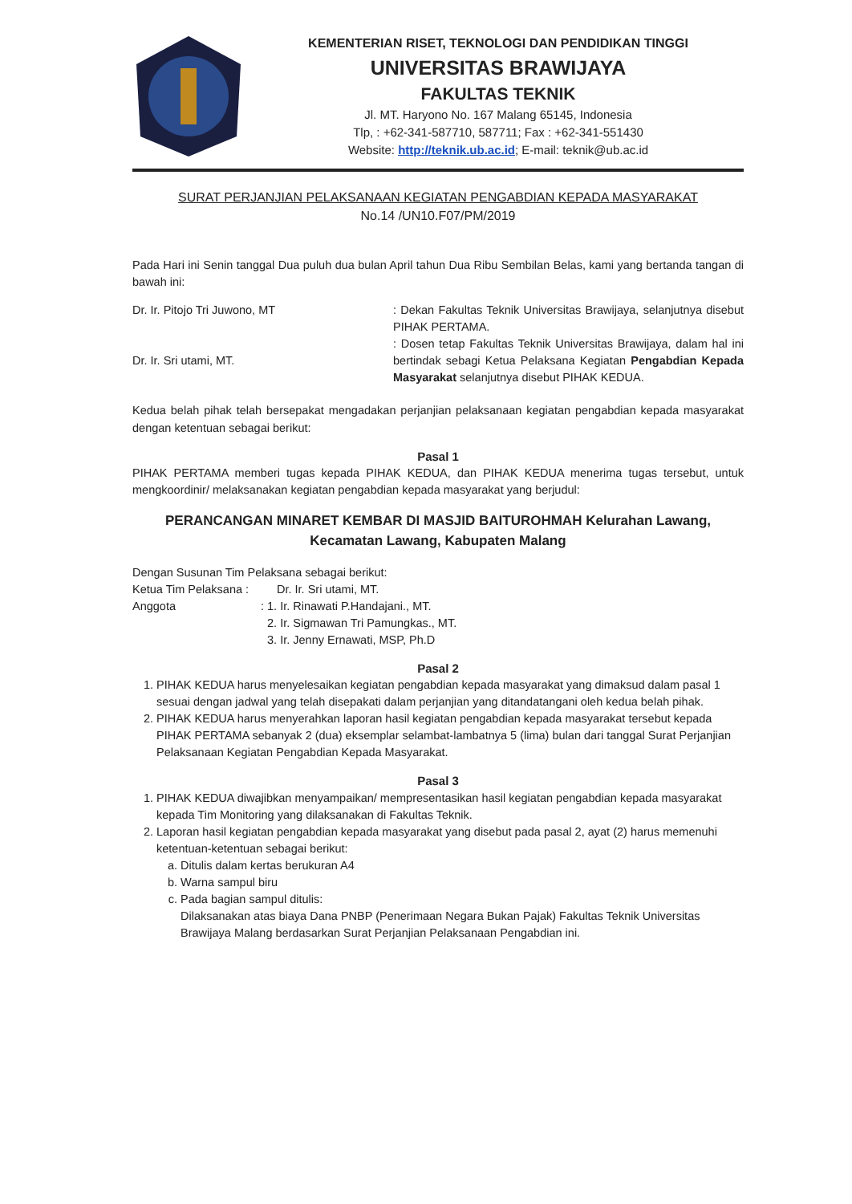KEMENTERIAN RISET, TEKNOLOGI DAN PENDIDIKAN TINGGI
UNIVERSITAS BRAWIJAYA
FAKULTAS TEKNIK
Jl. MT. Haryono No. 167 Malang 65145, Indonesia
Tlp, : +62-341-587710, 587711; Fax : +62-341-551430
Website: http://teknik.ub.ac.id; E-mail: teknik@ub.ac.id
SURAT PERJANJIAN PELAKSANAAN KEGIATAN PENGABDIAN KEPADA MASYARAKAT
No.14 /UN10.F07/PM/2019
Pada Hari ini Senin tanggal Dua puluh dua bulan April tahun Dua Ribu Sembilan Belas, kami yang bertanda tangan di bawah ini:
Dr. Ir. Pitojo Tri Juwono, MT : Dekan Fakultas Teknik Universitas Brawijaya, selanjutnya disebut PIHAK PERTAMA.
Dr. Ir. Sri utami, MT. : Dosen tetap Fakultas Teknik Universitas Brawijaya, dalam hal ini bertindak sebagi Ketua Pelaksana Kegiatan Pengabdian Kepada Masyarakat selanjutnya disebut PIHAK KEDUA.
Kedua belah pihak telah bersepakat mengadakan perjanjian pelaksanaan kegiatan pengabdian kepada masyarakat dengan ketentuan sebagai berikut:
Pasal 1
PIHAK PERTAMA memberi tugas kepada PIHAK KEDUA, dan PIHAK KEDUA menerima tugas tersebut, untuk mengkoordinir/ melaksanakan kegiatan pengabdian kepada masyarakat yang berjudul:
PERANCANGAN MINARET KEMBAR DI MASJID BAITUROHMAH Kelurahan Lawang,
Kecamatan Lawang, Kabupaten Malang
Dengan Susunan Tim Pelaksana sebagai berikut:
Ketua Tim Pelaksana :
Dr. Ir. Sri utami, MT.
Anggota : 1. Ir. Rinawati P.Handajani., MT.
2. Ir. Sigmawan Tri Pamungkas., MT.
3. Ir. Jenny Ernawati, MSP, Ph.D
Pasal 2
1. PIHAK KEDUA harus menyelesaikan kegiatan pengabdian kepada masyarakat yang dimaksud dalam pasal 1 sesuai dengan jadwal yang telah disepakati dalam perjanjian yang ditandatangani oleh kedua belah pihak.
2. PIHAK KEDUA harus menyerahkan laporan hasil kegiatan pengabdian kepada masyarakat tersebut kepada PIHAK PERTAMA sebanyak 2 (dua) eksemplar selambat-lambatnya 5 (lima) bulan dari tanggal Surat Perjanjian Pelaksanaan Kegiatan Pengabdian Kepada Masyarakat.
Pasal 3
1. PIHAK KEDUA diwajibkan menyampaikan/ mempresentasikan hasil kegiatan pengabdian kepada masyarakat kepada Tim Monitoring yang dilaksanakan di Fakultas Teknik.
2. Laporan hasil kegiatan pengabdian kepada masyarakat yang disebut pada pasal 2, ayat (2) harus memenuhi ketentuan-ketentuan sebagai berikut:
a. Ditulis dalam kertas berukuran A4
b. Warna sampul biru
c. Pada bagian sampul ditulis:
Dilaksanakan atas biaya Dana PNBP (Penerimaan Negara Bukan Pajak) Fakultas Teknik Universitas Brawijaya Malang berdasarkan Surat Perjanjian Pelaksanaan Pengabdian ini.